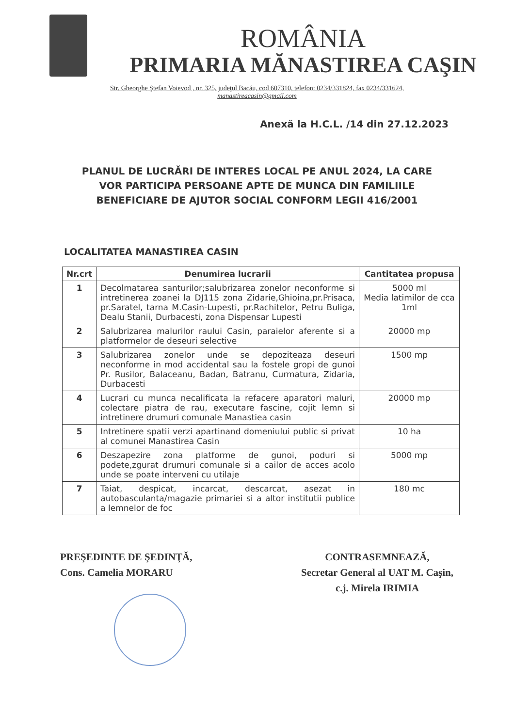ROMÂNIA
PRIMARIA MĂNASTIREA CAŞIN
Str. Gheorghe Ştefan Voievod , nr. 325, judeţul Bacău, cod 607310, telefon: 0234/331824, fax 0234/331624,
manastireacasin@gmail.com
Anexă la H.C.L. /14 din 27.12.2023
PLANUL DE LUCRĂRI DE INTERES LOCAL PE ANUL 2024, LA CARE VOR PARTICIPA PERSOANE APTE DE MUNCA DIN FAMILIILE BENEFICIARE DE AJUTOR SOCIAL CONFORM LEGII 416/2001
LOCALITATEA MANASTIREA CASIN
| Nr.crt | Denumirea lucrarii | Cantitatea propusa |
| --- | --- | --- |
| 1 | Decolmatarea santurilor;salubrizarea zonelor neconforme si intretinerea zoanei la DJ115 zona Zidarie,Ghioina,pr.Prisaca, pr.Saratel, tarna M.Casin-Lupesti, pr.Rachitelor, Petru Buliga, Dealu Stanii, Durbacesti, zona Dispensar Lupesti | 5000 ml Media latimilor de cca 1ml |
| 2 | Salubrizarea malurilor raului Casin, paraielor aferente si a platformelor de deseuri selective | 20000 mp |
| 3 | Salubrizarea zonelor unde se depoziteaza deseuri neconforme in mod accidental sau la fostele gropi de gunoi Pr. Rusilor, Balaceanu, Badan, Batranu, Curmatura, Zidaria, Durbacesti | 1500 mp |
| 4 | Lucrari cu munca necalificata la refacere aparatori maluri, colectare piatra de rau, executare fascine, cojit lemn si intretinere drumuri comunale Manastiea casin | 20000 mp |
| 5 | Intretinere spatii verzi apartinand domeniului public si privat al comunei Manastirea Casin | 10 ha |
| 6 | Deszapezire zona platforme de gunoi, poduri si podete,zgurat drumuri comunale si a cailor de acces acolo unde se poate interveni cu utilaje | 5000 mp |
| 7 | Taiat, despicat, incarcat, descarcat, asezat in autobasculanta/magazie primariei si a altor institutii publice a lemnelor de foc | 180 mc |
PREŞEDINTE DE ŞEDINŢĂ,
Cons. Camelia MORARU
CONTRASEMNEAZĂ,
Secretar General al UAT M. Caşin,
c.j. Mirela IRIMIA